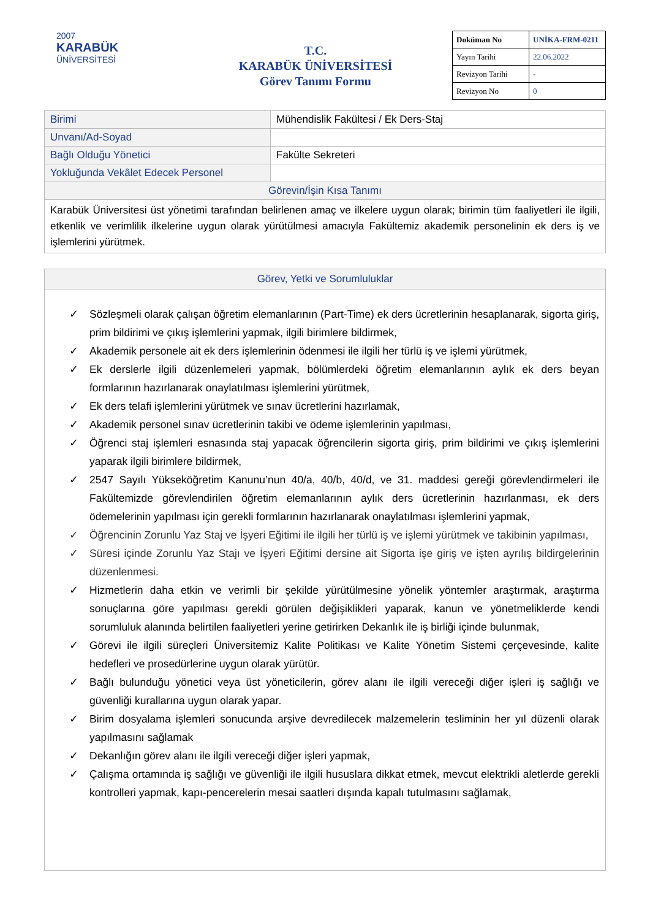2007
KARABÜK
ÜNİVERSİTESİ
T.C.
KARABÜK ÜNİVERSİTESİ
Görev Tanımı Formu
| Doküman No | UNİKA-FRM-0211 |
| Yayın Tarihi | 22.06.2022 |
| Revizyon Tarihi | - |
| Revizyon No | 0 |
| Birimi | Mühendislik Fakültesi / Ek Ders-Staj |
| Unvanı/Ad-Soyad | |
| Bağlı Olduğu Yönetici | Fakülte Sekreteri |
| Yokluğunda Vekâlet Edecek Personel | |
| Görevin/İşin Kısa Tanımı | |
| Karabük Üniversitesi üst yönetimi tarafından belirlenen amaç ve ilkelere uygun olarak; birimin tüm faaliyetleri ile ilgili, etkenlik ve verimlilik ilkelerine uygun olarak yürütülmesi amacıyla Fakültemiz akademik personelinin ek ders iş ve işlemlerini yürütmek. | |
Görev, Yetki ve Sorumluluklar
✓ Sözleşmeli olarak çalışan öğretim elemanlarının (Part-Time) ek ders ücretlerinin hesaplanarak, sigorta giriş, prim bildirimi ve çıkış işlemlerini yapmak, ilgili birimlere bildirmek,
✓ Akademik personele ait ek ders işlemlerinin ödenmesi ile ilgili her türlü iş ve işlemi yürütmek,
✓ Ek derslerle ilgili düzenlemeleri yapmak, bölümlerdeki öğretim elemanlarının aylık ek ders beyan formlarının hazırlanarak onaylatılması işlemlerini yürütmek,
✓ Ek ders telafi işlemlerini yürütmek ve sınav ücretlerini hazırlamak,
✓ Akademik personel sınav ücretlerinin takibi ve ödeme işlemlerinin yapılması,
✓ Öğrenci staj işlemleri esnasında staj yapacak öğrencilerin sigorta giriş, prim bildirimi ve çıkış işlemlerini yaparak ilgili birimlere bildirmek,
✓ 2547 Sayılı Yükseköğretim Kanunu’nun 40/a, 40/b, 40/d, ve 31. maddesi gereği görevlendirmeleri ile Fakültemizde görevlendirilen öğretim elemanlarının aylık ders ücretlerinin hazırlanması, ek ders ödemelerinin yapılması için gerekli formlarının hazırlanarak onaylatılması işlemlerini yapmak,
✓ Öğrencinin Zorunlu Yaz Staj ve İşyeri Eğitimi ile ilgili her türlü iş ve işlemi yürütmek ve takibinin yapılması,
✓ Süresi içinde Zorunlu Yaz Stajı ve İşyeri Eğitimi dersine ait Sigorta işe giriş ve işten ayrılış bildirgelerinin düzenlenmesi.
✓ Hizmetlerin daha etkin ve verimli bir şekilde yürütülmesine yönelik yöntemler araştırmak, araştırma sonuçlarına göre yapılması gerekli görülen değişiklikleri yaparak, kanun ve yönetmeliklerde kendi sorumluluk alanında belirtilen faaliyetleri yerine getirirken Dekanlık ile iş birliği içinde bulunmak,
✓ Görevi ile ilgili süreçleri Üniversitemiz Kalite Politikası ve Kalite Yönetim Sistemi çerçevesinde, kalite hedefleri ve prosedürlerine uygun olarak yürütür.
✓ Bağlı bulunduğu yönetici veya üst yöneticilerin, görev alanı ile ilgili vereceği diğer işleri iş sağlığı ve güvenliği kurallarına uygun olarak yapar.
✓ Birim dosyalama işlemleri sonucunda arşive devredilecek malzemelerin tesliminin her yıl düzenli olarak yapılmasını sağlamak
✓ Dekanlığın görev alanı ile ilgili vereceği diğer işleri yapmak,
✓ Çalışma ortamında iş sağlığı ve güvenliği ile ilgili hususlara dikkat etmek, mevcut elektrikli aletlerde gerekli kontrolleri yapmak, kapı-pencerelerin mesai saatleri dışında kapalı tutulmasını sağlamak,